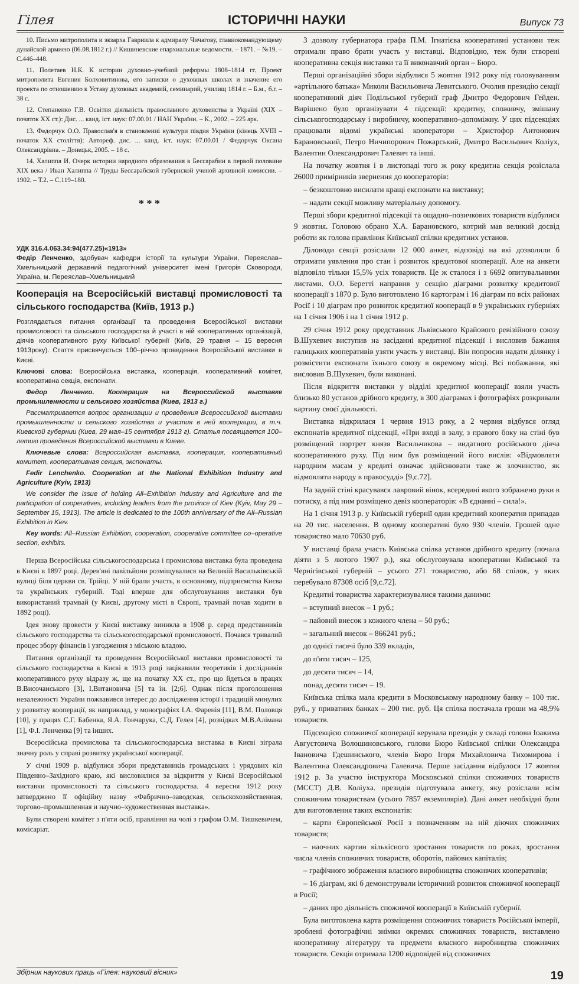Гілея ІСТОРИЧНІ НАУКИ Випуск 73
10. Письмо митрополита и экзарха Гавриила к адмиралу Чичагову, главнокомандующему дунайской армиею (06.08.1812 г.) // Кишиневские епархиальные ведомости. – 1871. – №19. – С.446–448.
11. Полетаев Н.К. К истории духовно–учебной реформы 1808–1814 гг. Проект митрополита Евгения Болховитинова, его записки о духовных школах и значение его проекта по отношению к Уставу духовных академий, семинарий, училищ 1814 г. – Б.м., б.г. – 38 с.
12. Степаненко Г.В. Освітня діяльність православного духовенства в Україні (XIX – початок XX ст.): Дис. ... канд. іст. наук: 07.00.01 / НАН України. – К., 2002. – 225 арк.
13. Федорчук О.О. Православ'я в становленні культури півдня України (кінець XVIII – початок XX століття): Автореф. дис. ... канд. іст. наук: 07.00.01 / Федорчук Оксана Олександрівна. – Донецьк, 2005. – 18 с.
14. Халиппа И. Очерк истории народного образования в Бессарабии в первой половине XIX века / Иван Халиппа // Труды Бессарабской губернской ученой архивной комиссии. – 1902. – Т.2. – С.119–180.
* * *
УДК 316.4.063.34:94(477.25)«1913»
Федір Ленченко, здобувач кафедри історії та культури України, Переяслав–Хмельницький державний педагогічний університет імені Григорія Сковороди, Україна, м. Переяслав–Хмельницький
Кооперація на Всеросійській виставці промисловості та сільського господарства (Київ, 1913 р.)
Розглядається питання організації та проведення Всеросійської виставки промисловості та сільського господарства й участі в ній кооперативних організацій, діячів кооперативного руху Київської губернії (Київ, 29 травня – 15 вересня 1913року). Стаття присвячується 100–річчю проведення Всеросійської виставки в Києві.
Ключові слова: Всеросійська виставка, кооперація, кооперативний комітет, кооперативна секція, експонати.
Федор Ленченко. Кооперация на Всероссийской выставке промышленности и сельского хозяйства (Киев, 1913 г.)
Рассматривается вопрос организации и проведения Всероссийской выставки промышленности и сельского хозяйства и участия в ней кооперации, в т.ч. Киевской губернии (Киев, 29 мая–15 сентября 1913 г). Статья посвящается 100–летию проведения Всероссийской выставки в Киеве.
Ключевые слова: Всероссийская выставка, кооперация, кооперативный комитет, кооперативная секция, экспонаты.
Fedir Lenchenko. Cooperation at the National Exhibition Industry and Agriculture (Kyiv, 1913)
We consider the issue of holding All–Exhibition Industry and Agriculture and the participation of cooperatives, including leaders from the province of Kiev (Kyiv, May 29 – September 15, 1913). The article is dedicated to the 100th anniversary of the All–Russian Exhibition in Kiev.
Key words: All–Russian Exhibition, cooperation, cooperative committee co–operative section, exhibits.
Перша Всеросійська сільськогосподарська і промислова виставка була проведена в Києві в 1897 році. Дерев'яні павільйони розміщувалися на Великій Васильківській вулиці біля церкви св. Трійці. У ній брали участь, в основному, підприємства Києва та українських губерній. Тоді вперше для обслуговування виставки був використаний трамвай (у Києві, другому місті в Європі, трамвай почав ходити в 1892 році).
Ідея знову провести у Києві виставку виникла в 1908 р. серед представників сільського господарства та сільськогосподарської промисловості. Почався тривалий процес збору фінансів і узгодження з міською владою.
Питання організації та проведення Всеросійської виставки промисловості та сільського господарства в Києві в 1913 році зацікавили теоретиків і дослідників кооперативного руху відразу ж, ще на початку XX ст., про що йдеться в працях В.Височанського [3], І.Витановича [5] та ін. [2;6]. Однак після проголошення незалежності України пожвавився інтерес до дослідження історії і традицій минулих у розвитку кооперації, як наприклад, у монографіях І.А. Фаренія [11], В.М. Половця [10], у працях С.Г. Бабенка, Я.А. Гончарука, С.Д. Гелея [4], розвідках М.В.Алімана [1], Ф.І. Ленченка [9] та інших.
Всеросійська промислова та сільськогосподарська виставка в Києві зіграла значну роль у справі розвитку української кооперації.
У січні 1909 р. відбулися збори представників громадських і урядових кіл Південно–Західного краю, які висловилися за відкриття у Києві Всеросійської виставки промисловості та сільського господарства. 4 вересня 1912 року затверджено її офіційну назву «Фабрично–заводская, сельскохозяйственная, торгово–промышленная и научно–художественная выставка».
Були створені комітет з п'яти осіб, правління на чолі з графом О.М. Тишкевичем, комісаріат.
З дозволу губернатора графа П.М. Ігнатієва кооперативні установи теж отримали право брати участь у виставці. Відповідно, теж були створені кооперативна секція виставки та її виконавчий орган – Бюро.
Перші організаційні збори відбулися 5 жовтня 1912 року під головуванням «артільного батька» Миколи Васильовича Левитського. Очолив президію секції кооперативний діяч Подільської губернії граф Дмитро Федорович Гейден. Вирішено було організувати 4 підсекції: кредитну, споживчу, змішану сільськогосподарську і виробничу, кооперативно–допоміжну. У цих підсекціях працювали відомі українські кооператори – Христофор Антонович Барановський, Петро Ничипорович Пожарський, Дмитро Васильович Коліух, Валентин Олександрович Галевич та інші.
На початку жовтня і в листопаді того ж року кредитна секція розіслала 26000 примірників звернення до кооператорів:
– безкоштовно висилати кращі експонати на виставку;
– надати секції можливу матеріальну допомогу.
Перші збори кредитної підсекції та ощадно–позичкових товариств відбулися 9 жовтня. Головою обрано Х.А. Барановского, котрий мав великий досвід роботи як голова правління Київської спілки кредитних установ.
Діловоди секції розіслали 12 000 анкет, відповіді на які дозволили б отримати уявлення про стан і розвиток кредитової кооперації. Але на анкети відповіло тільки 15,5% усіх товариств. Це ж сталося і з 6692 опитувальними листами. О.О. Беретті направив у секцію діаграми розвитку кредитової кооперації з 1870 р. Було виготовлено 16 картограм і 16 діаграм по всіх районах Росії і 10 діаграм про розвиток кредитної кооперації в 9 українських губерніях на 1 січня 1906 і на 1 січня 1912 р.
29 січня 1912 року представник Львівського Крайового ревізійного союзу В.Шухевич виступив на засіданні кредитної підсекції і висловив бажання галицьких кооперативів узяти участь у виставці. Він попросив надати ділянку і розмістити експонати їхнього союзу в окремому місці. Всі побажання, які висловив В.Шухевич, були виконані.
Після відкриття виставки у відділі кредитної кооперації взяли участь близько 80 установ дрібного кредиту, в 300 діаграмах і фотографіях розкривали картину своєї діяльності.
Виставка відкрилася 1 червня 1913 року, а 2 червня відбувся огляд експонатів кредитної підсекції, «При вході в залу, з правого боку на стіні був розміщений портрет князя Васильчикова – видатного російського діяча кооперативного руху. Під ним був розміщений його вислів: «Відмовляти народним масам у кредиті означає здійснювати таке ж злочинство, як відмовляти народу в правосудді» [9,с.72].
На задній стіні красувався лавровий вінок, всередині якого зображено руки в потиску, а під ним розміщено девіз кооператорів: «В єднанні – сила!».
На 1 січня 1913 р. у Київській губернії один кредитний кооператив припадав на 20 тис. населення. В одному кооперативі було 930 членів. Грошей одне товариство мало 70630 руб.
У виставці брала участь Київська спілка установ дрібного кредиту (почала діяти з 5 лютого 1907 р.), яка обслуговувала кооперативи Київської та Чернігівської губерній – усього 271 товариство, або 68 спілок, у яких перебувало 87308 осіб [9,с.72].
Кредитні товариства характеризувалися такими даними:
– вступний внесок – 1 руб.;
– пайовий внесок з кожного члена – 50 руб.;
– загальний внесок – 866241 руб.;
до однієї тисячі було 339 вкладів,
до п'яти тисяч – 125,
до десяти тисяч – 14,
понад десяти тисяч – 19.
Київська спілка мала кредити в Московському народному банку – 100 тис. руб., у приватних банках – 200 тис. руб. Ця спілка постачала гроши ма 48,9% товариств.
Підсекцією споживчої кооперації керувала президія у складі голови Іоакима Августовича Волошиновського, голови Бюро Київської спілки Олександра Івановича Гдешинського, членів Бюро Ігоря Михайловича Тихомирова і Валентина Олександровича Галевича. Перше засідання відбулося 17 жовтня 1912 р. За участю інструктора Московської спілки споживчих товариств (МССТ) Д.В. Коліуха. президія підготувала анкету, яку розіслали всім споживчим товариствам (усього 7857 екземплярів). Дані анкет необхідні були для виготовлення таких експонатів:
– карти Європейської Росії з позначенням на ній діючих споживчих товариств;
– наочних картин кількісного зростання товариств по роках, зростання числа членів споживчих товариств, оборотів, пайових капіталів;
– графічного зображення власного виробництва споживчих кооперативів;
– 16 діаграм, які б демонстрували історичний розвиток споживчої кооперації в Росії;
– даних про діяльність споживчої кооперації в Київській губернії.
Була виготовлена карта розміщення споживчих товариств Російської імперії, зроблені фотографічні знімки окремих споживчих товариств, виставлено кооперативну літературу та предмети власного виробництва споживчих товариств. Секція отримала 1200 відповідей від споживчих
Збірник наукових праць «Гілея: науковий вісник» 19